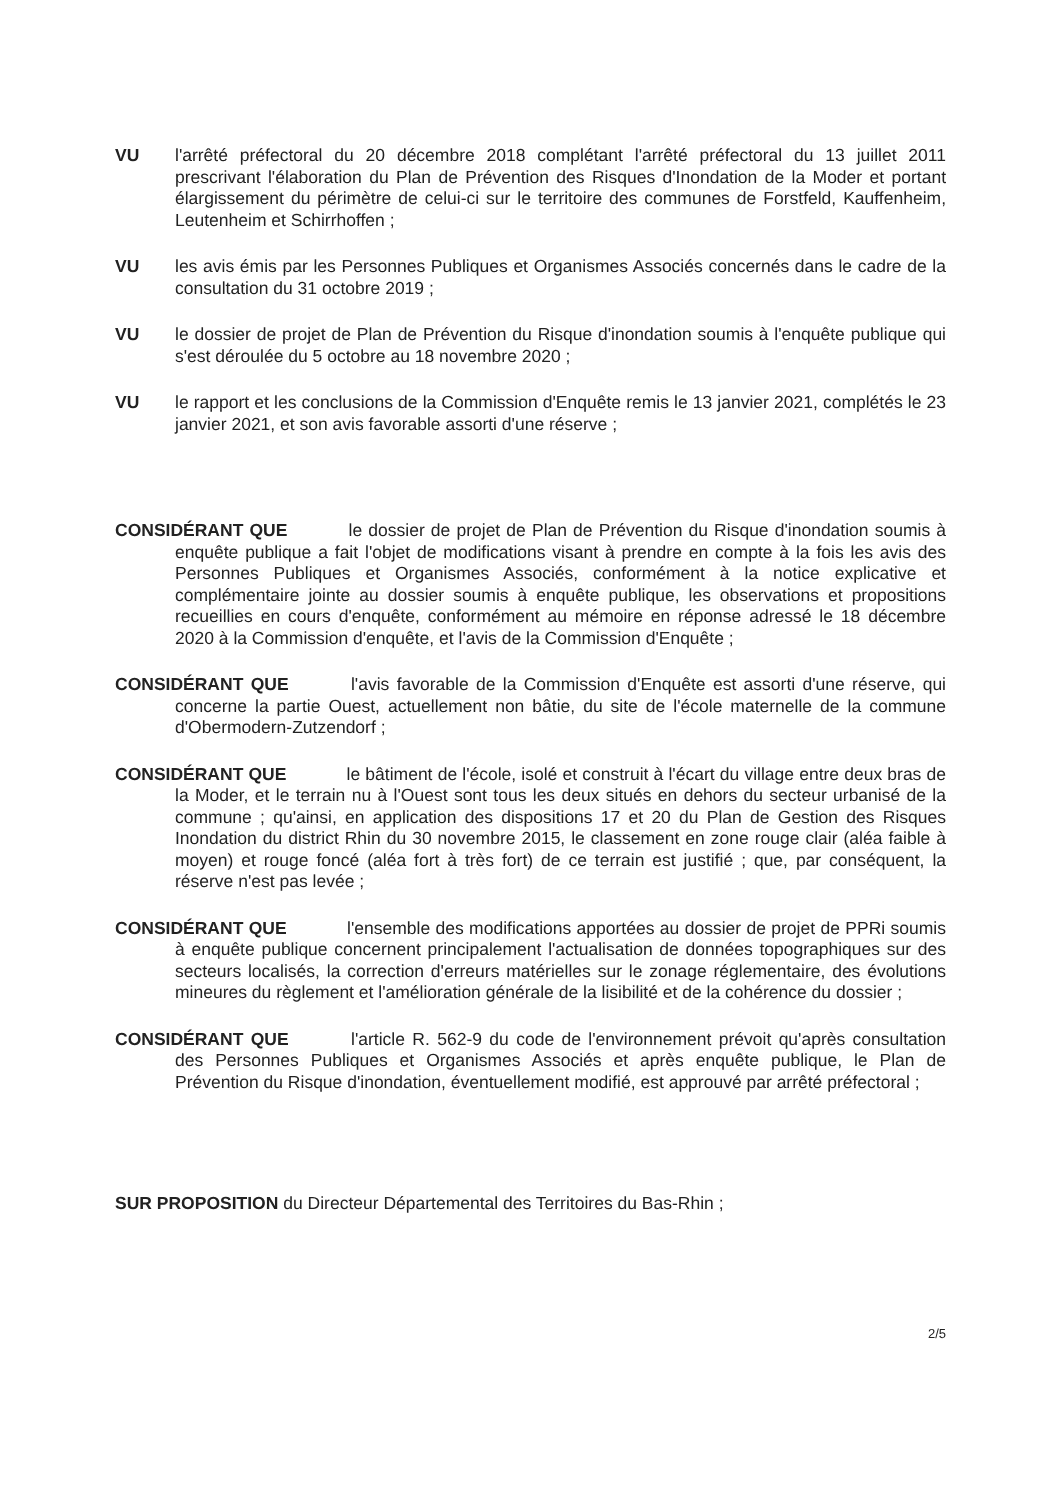VU l'arrêté préfectoral du 20 décembre 2018 complétant l'arrêté préfectoral du 13 juillet 2011 prescrivant l'élaboration du Plan de Prévention des Risques d'Inondation de la Moder et portant élargissement du périmètre de celui-ci sur le territoire des communes de Forstfeld, Kauffenheim, Leutenheim et Schirrhoffen ;
VU les avis émis par les Personnes Publiques et Organismes Associés concernés dans le cadre de la consultation du 31 octobre 2019 ;
VU le dossier de projet de Plan de Prévention du Risque d'inondation soumis à l'enquête publique qui s'est déroulée du 5 octobre au 18 novembre 2020 ;
VU le rapport et les conclusions de la Commission d'Enquête remis le 13 janvier 2021, complétés le 23 janvier 2021, et son avis favorable assorti d'une réserve ;
CONSIDÉRANT QUE le dossier de projet de Plan de Prévention du Risque d'inondation soumis à enquête publique a fait l'objet de modifications visant à prendre en compte à la fois les avis des Personnes Publiques et Organismes Associés, conformément à la notice explicative et complémentaire jointe au dossier soumis à enquête publique, les observations et propositions recueillies en cours d'enquête, conformément au mémoire en réponse adressé le 18 décembre 2020 à la Commission d'enquête, et l'avis de la Commission d'Enquête ;
CONSIDÉRANT QUE l'avis favorable de la Commission d'Enquête est assorti d'une réserve, qui concerne la partie Ouest, actuellement non bâtie, du site de l'école maternelle de la commune d'Obermodern-Zutzendorf ;
CONSIDÉRANT QUE le bâtiment de l'école, isolé et construit à l'écart du village entre deux bras de la Moder, et le terrain nu à l'Ouest sont tous les deux situés en dehors du secteur urbanisé de la commune ; qu'ainsi, en application des dispositions 17 et 20 du Plan de Gestion des Risques Inondation du district Rhin du 30 novembre 2015, le classement en zone rouge clair (aléa faible à moyen) et rouge foncé (aléa fort à très fort) de ce terrain est justifié ; que, par conséquent, la réserve n'est pas levée ;
CONSIDÉRANT QUE l'ensemble des modifications apportées au dossier de projet de PPRi soumis à enquête publique concernent principalement l'actualisation de données topographiques sur des secteurs localisés, la correction d'erreurs matérielles sur le zonage réglementaire, des évolutions mineures du règlement et l'amélioration générale de la lisibilité et de la cohérence du dossier ;
CONSIDÉRANT QUE l'article R. 562-9 du code de l'environnement prévoit qu'après consultation des Personnes Publiques et Organismes Associés et après enquête publique, le Plan de Prévention du Risque d'inondation, éventuellement modifié, est approuvé par arrêté préfectoral ;
SUR PROPOSITION du Directeur Départemental des Territoires du Bas-Rhin ;
2/5